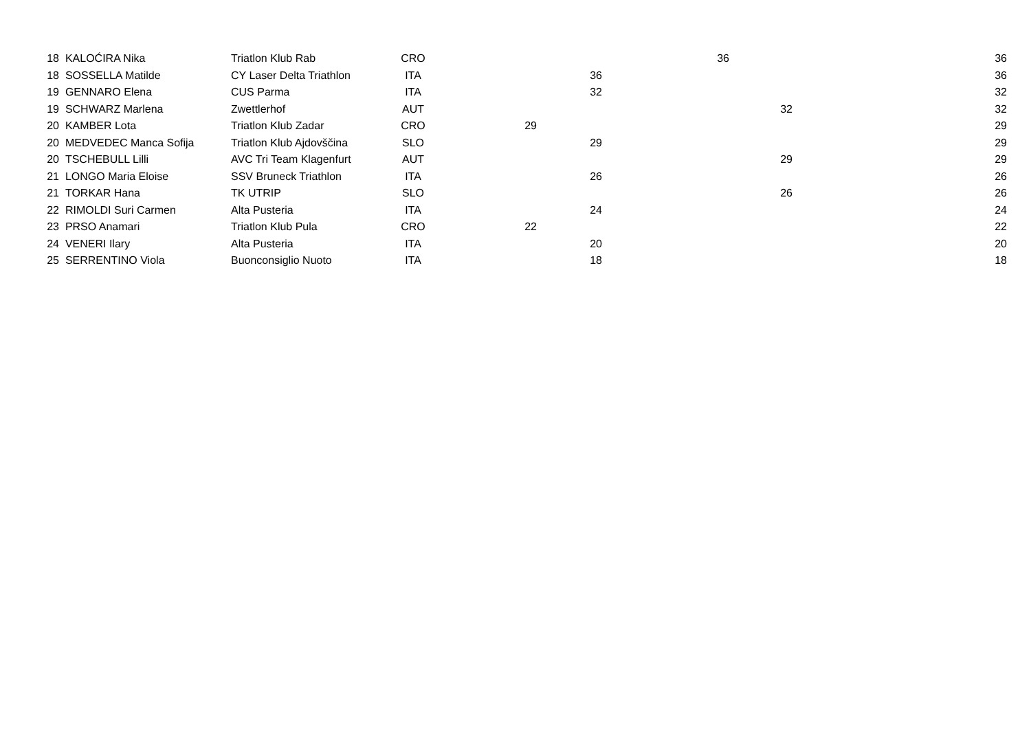| 18 | KALOĆIRA Nika | Triatlon Klub Rab | CRO | | | 36 | | 36 |
| 18 | SOSSELLA Matilde | CY Laser Delta Triathlon | ITA | | 36 | | | 36 |
| 19 | GENNARO Elena | CUS Parma | ITA | | 32 | | | 32 |
| 19 | SCHWARZ Marlena | Zwettlerhof | AUT | | | | 32 | 32 |
| 20 | KAMBER Lota | Triatlon Klub Zadar | CRO | 29 | | | | 29 |
| 20 | MEDVEDEC Manca Sofija | Triatlon Klub Ajdovščina | SLO | | 29 | | | 29 |
| 20 | TSCHEBULL Lilli | AVC Tri Team Klagenfurt | AUT | | | | 29 | 29 |
| 21 | LONGO Maria Eloise | SSV Bruneck Triathlon | ITA | | 26 | | | 26 |
| 21 | TORKAR Hana | TK UTRIP | SLO | | | | 26 | 26 |
| 22 | RIMOLDI Suri Carmen | Alta Pusteria | ITA | | 24 | | | 24 |
| 23 | PRSO Anamari | Triatlon Klub Pula | CRO | 22 | | | | 22 |
| 24 | VENERI Ilary | Alta Pusteria | ITA | | 20 | | | 20 |
| 25 | SERRENTINO Viola | Buonconsiglio Nuoto | ITA | | 18 | | | 18 |